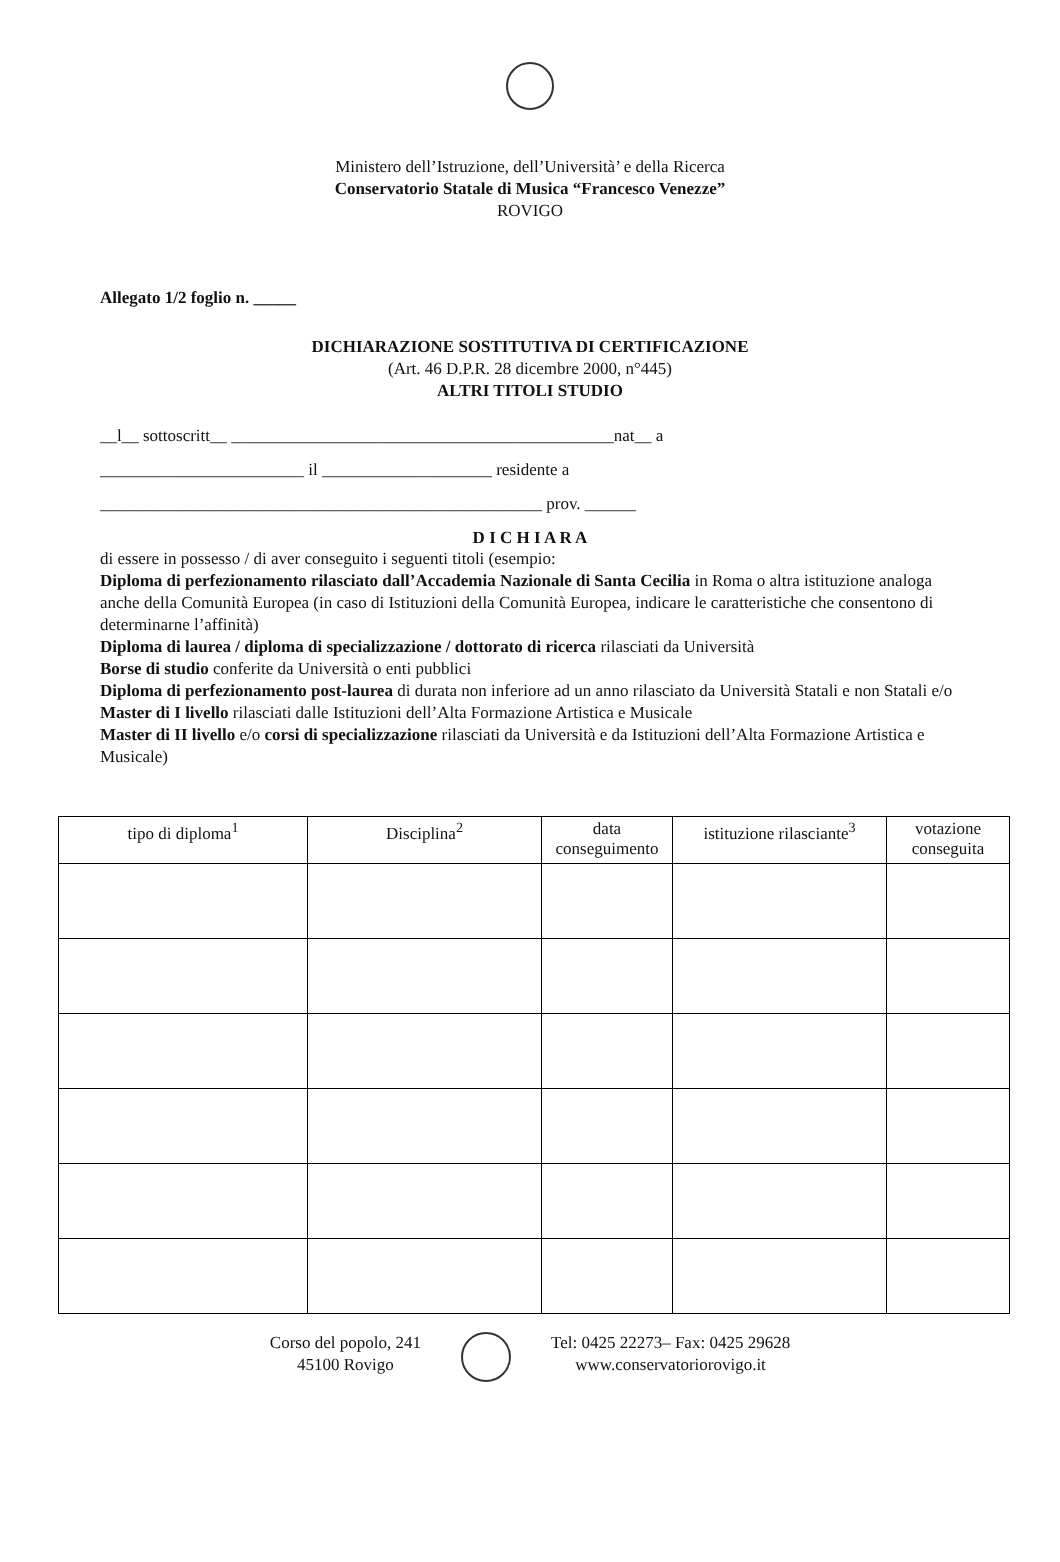Ministero dell’Istruzione, dell’Università’ e della Ricerca
Conservatorio Statale di Musica “Francesco Venezze”
ROVIGO
Allegato 1/2 foglio n. _____
DICHIARAZIONE SOSTITUTIVA DI CERTIFICAZIONE
(Art. 46 D.P.R. 28 dicembre 2000, n°445)
ALTRI TITOLI STUDIO
__l__ sottoscritt__ _____________________________________________nat__ a
________________________ il ____________________ residente a
____________________________________________________ prov. ______
D I C H I A R A
di essere in possesso / di aver conseguito i seguenti titoli (esempio:
Diploma di perfezionamento rilasciato dall’Accademia Nazionale di Santa Cecilia in Roma o altra istituzione analoga anche della Comunità Europea (in caso di Istituzioni della Comunità Europea, indicare le caratteristiche che consentono di determinarne l’affinità)
Diploma di laurea / diploma di specializzazione / dottorato di ricerca rilasciati da Università
Borse di studio conferite da Università o enti pubblici
Diploma di perfezionamento post-laurea di durata non inferiore ad un anno rilasciato da Università Statali e non Statali e/o Master di I livello rilasciati dalle Istituzioni dell’Alta Formazione Artistica e Musicale
Master di II livello e/o corsi di specializzazione rilasciati da Università e da Istituzioni dell’Alta Formazione Artistica e Musicale)
| tipo di diploma<sup>1</sup> | Disciplina<sup>2</sup> | data conseguimento | istituzione rilasciante<sup>3</sup> | votazione conseguita |
| --- | --- | --- | --- | --- |
Corso del popolo, 241
45100 Rovigo
Tel: 0425 22273– Fax: 0425 29628
www.conservatoriorovigo.it